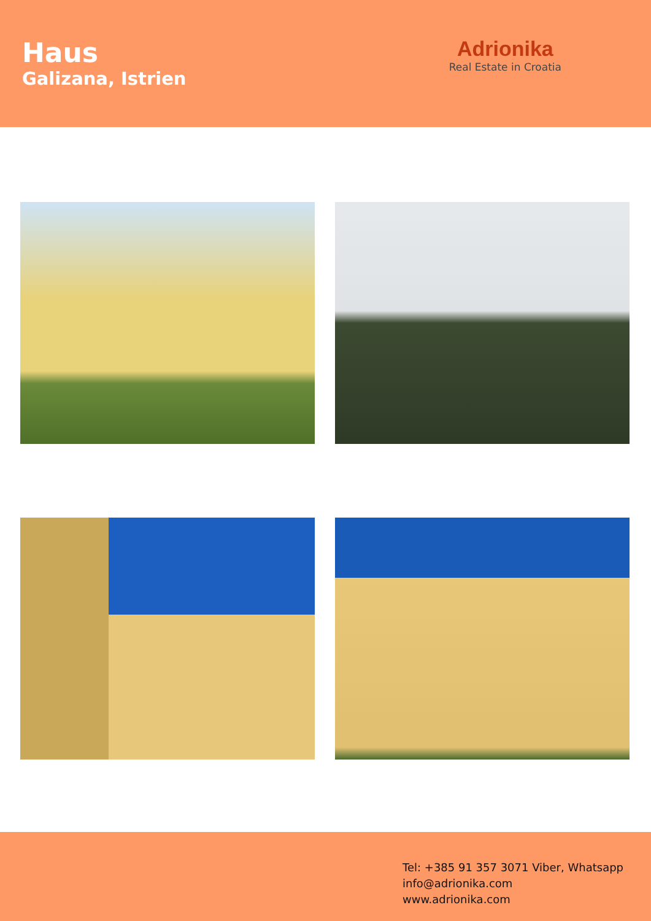Haus
Galizana, Istrien
Adrionika
Real Estate in Croatia
Tel: +385 91 357 3071 Viber, Whatsapp
info@adrionika.com
www.adrionika.com